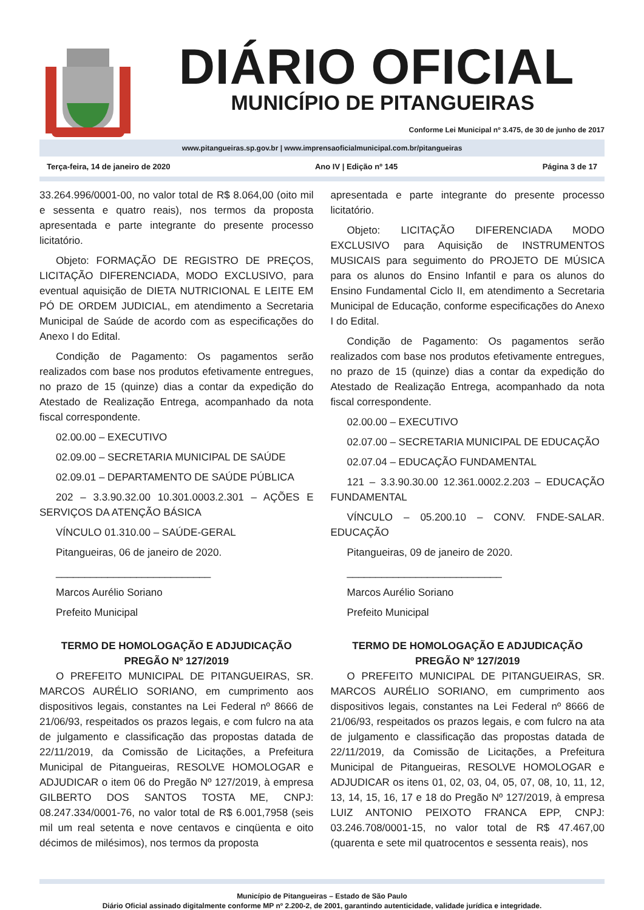DIÁRIO OFICIAL
MUNICÍPIO DE PITANGUEIRAS
Conforme Lei Municipal nº 3.475, de 30 de junho de 2017
www.pitangueiras.sp.gov.br | www.imprensaoficialmunicipal.com.br/pitangueiras
Terça-feira, 14 de janeiro de 2020 Ano IV | Edição nº 145 Página 3 de 17
33.264.996/0001-00, no valor total de R$ 8.064,00 (oito mil e sessenta e quatro reais), nos termos da proposta apresentada e parte integrante do presente processo licitatório.
Objeto: FORMAÇÃO DE REGISTRO DE PREÇOS, LICITAÇÃO DIFERENCIADA, MODO EXCLUSIVO, para eventual aquisição de DIETA NUTRICIONAL E LEITE EM PÓ DE ORDEM JUDICIAL, em atendimento a Secretaria Municipal de Saúde de acordo com as especificações do Anexo I do Edital.
Condição de Pagamento: Os pagamentos serão realizados com base nos produtos efetivamente entregues, no prazo de 15 (quinze) dias a contar da expedição do Atestado de Realização Entrega, acompanhado da nota fiscal correspondente.
02.00.00 – EXECUTIVO
02.09.00 – SECRETARIA MUNICIPAL DE SAÚDE
02.09.01 – DEPARTAMENTO DE SAÚDE PÚBLICA
202 – 3.3.90.32.00 10.301.0003.2.301 – AÇÕES E SERVIÇOS DA ATENÇÃO BÁSICA
VÍNCULO 01.310.00 – SAÚDE-GERAL
Pitangueiras, 06 de janeiro de 2020.
___________________________
Marcos Aurélio Soriano
Prefeito Municipal
TERMO DE HOMOLOGAÇÃO E ADJUDICAÇÃO
PREGÃO Nº 127/2019
O PREFEITO MUNICIPAL DE PITANGUEIRAS, SR. MARCOS AURÉLIO SORIANO, em cumprimento aos dispositivos legais, constantes na Lei Federal nº 8666 de 21/06/93, respeitados os prazos legais, e com fulcro na ata de julgamento e classificação das propostas datada de 22/11/2019, da Comissão de Licitações, a Prefeitura Municipal de Pitangueiras, RESOLVE HOMOLOGAR e ADJUDICAR o item 06 do Pregão Nº 127/2019, à empresa GILBERTO DOS SANTOS TOSTA ME, CNPJ: 08.247.334/0001-76, no valor total de R$ 6.001,7958 (seis mil um real setenta e nove centavos e cinqüenta e oito décimos de milésimos), nos termos da proposta
apresentada e parte integrante do presente processo licitatório.
Objeto: LICITAÇÃO DIFERENCIADA MODO EXCLUSIVO para Aquisição de INSTRUMENTOS MUSICAIS para seguimento do PROJETO DE MÚSICA para os alunos do Ensino Infantil e para os alunos do Ensino Fundamental Ciclo II, em atendimento a Secretaria Municipal de Educação, conforme especificações do Anexo I do Edital.
Condição de Pagamento: Os pagamentos serão realizados com base nos produtos efetivamente entregues, no prazo de 15 (quinze) dias a contar da expedição do Atestado de Realização Entrega, acompanhado da nota fiscal correspondente.
02.00.00 – EXECUTIVO
02.07.00 – SECRETARIA MUNICIPAL DE EDUCAÇÃO
02.07.04 – EDUCAÇÃO FUNDAMENTAL
121 – 3.3.90.30.00 12.361.0002.2.203 – EDUCAÇÃO FUNDAMENTAL
VÍNCULO – 05.200.10 – CONV. FNDE-SALAR. EDUCAÇÃO
Pitangueiras, 09 de janeiro de 2020.
___________________________
Marcos Aurélio Soriano
Prefeito Municipal
TERMO DE HOMOLOGAÇÃO E ADJUDICAÇÃO
PREGÃO Nº 127/2019
O PREFEITO MUNICIPAL DE PITANGUEIRAS, SR. MARCOS AURÉLIO SORIANO, em cumprimento aos dispositivos legais, constantes na Lei Federal nº 8666 de 21/06/93, respeitados os prazos legais, e com fulcro na ata de julgamento e classificação das propostas datada de 22/11/2019, da Comissão de Licitações, a Prefeitura Municipal de Pitangueiras, RESOLVE HOMOLOGAR e ADJUDICAR os itens 01, 02, 03, 04, 05, 07, 08, 10, 11, 12, 13, 14, 15, 16, 17 e 18 do Pregão Nº 127/2019, à empresa LUIZ ANTONIO PEIXOTO FRANCA EPP, CNPJ: 03.246.708/0001-15, no valor total de R$ 47.467,00 (quarenta e sete mil quatrocentos e sessenta reais), nos
Município de Pitangueiras – Estado de São Paulo
Diário Oficial assinado digitalmente conforme MP nº 2.200-2, de 2001, garantindo autenticidade, validade jurídica e integridade.